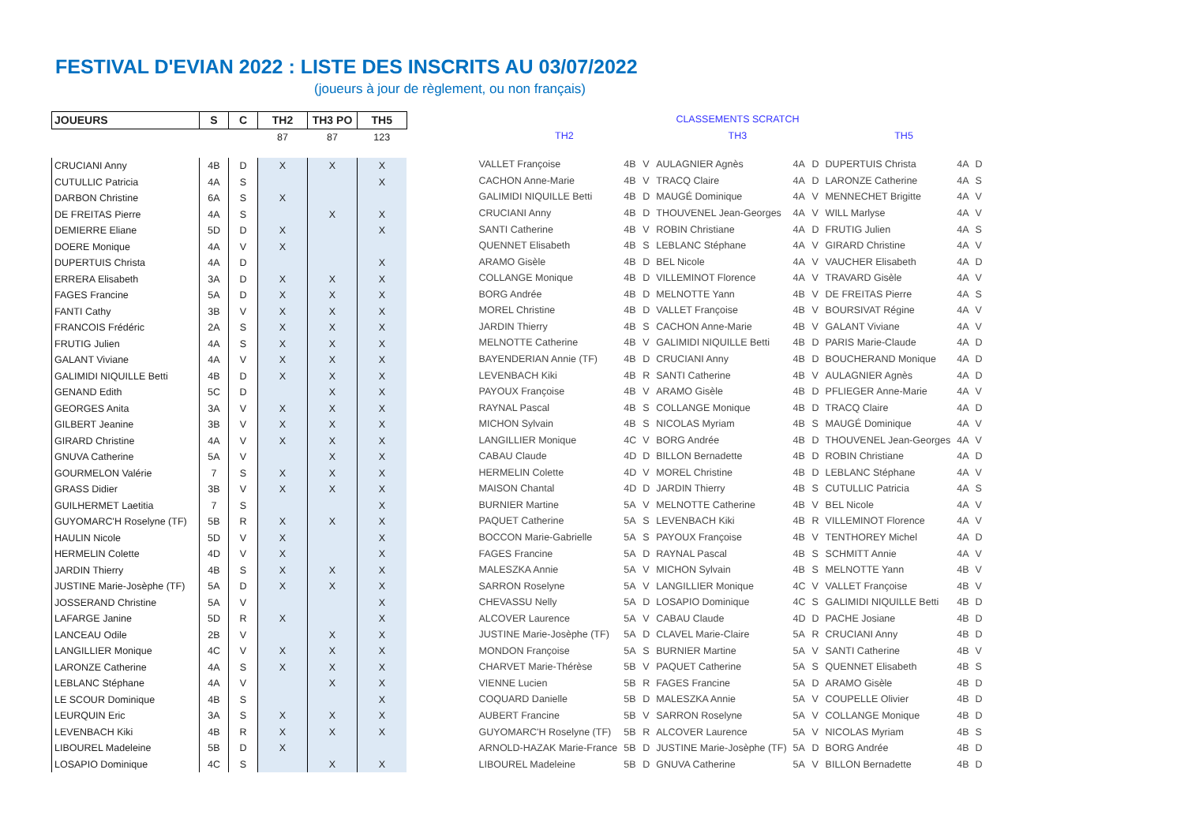FESTIVAL D'EVIAN 2022 : LISTE DES INSCRITS AU 03/07/2022
(joueurs à jour de règlement, ou non français)
| JOUEURS | S | C | TH2 | TH3 PO | TH5 |
| --- | --- | --- | --- | --- | --- |
| | | | 87 | 87 | 123 |
| CRUCIANI Anny | 4B | D | X | X | X |
| CUTULLIC Patricia | 4A | S | | | X |
| DARBON Christine | 6A | S | X | | |
| DE FREITAS Pierre | 4A | S | | X | X |
| DEMIERRE Eliane | 5D | D | X | | X |
| DOERE Monique | 4A | V | X | | |
| DUPERTUIS Christa | 4A | D | | | X |
| ERRERA Elisabeth | 3A | D | X | X | X |
| FAGES Francine | 5A | D | X | X | X |
| FANTI Cathy | 3B | V | X | X | X |
| FRANCOIS Frédéric | 2A | S | X | X | X |
| FRUTIG Julien | 4A | S | X | X | X |
| GALANT Viviane | 4A | V | X | X | X |
| GALIMIDI NIQUILLE Betti | 4B | D | X | X | X |
| GENAND Edith | 5C | D | | X | X |
| GEORGES Anita | 3A | V | X | X | X |
| GILBERT Jeanine | 3B | V | X | X | X |
| GIRARD Christine | 4A | V | X | X | X |
| GNUVA Catherine | 5A | V | | X | X |
| GOURMELON Valérie | 7 | S | X | X | X |
| GRASS Didier | 3B | V | X | X | X |
| GUILHERMET Laetitia | 7 | S | | | X |
| GUYOMARC'H Roselyne (TF) | 5B | R | X | X | X |
| HAULIN Nicole | 5D | V | X | | X |
| HERMELIN Colette | 4D | V | X | | X |
| JARDIN Thierry | 4B | S | X | X | X |
| JUSTINE Marie-Josèphe (TF) | 5A | D | X | X | X |
| JOSSERAND Christine | 5A | V | | | X |
| LAFARGE Janine | 5D | R | X | | X |
| LANCEAU Odile | 2B | V | | X | X |
| LANGILLIER Monique | 4C | V | X | X | X |
| LARONZE Catherine | 4A | S | X | X | X |
| LEBLANC Stéphane | 4A | V | | X | X |
| LE SCOUR Dominique | 4B | S | | | X |
| LEURQUIN Eric | 3A | S | X | X | X |
| LEVENBACH Kiki | 4B | R | X | X | X |
| LIBOUREL Madeleine | 5B | D | X | | |
| LOSAPIO Dominique | 4C | S | | X | X |
| | | | CLASSEMENTS SCRATCH | | | | | |
| TH2 | | | TH3 | | | TH5 | | |
| VALLET Françoise | 4B | V | AULAGNIER Agnès | 4A | D | DUPERTUIS Christa | 4A | D |
| CACHON Anne-Marie | 4B | V | TRACQ Claire | 4A | D | LARONZE Catherine | 4A | S |
| GALIMIDI NIQUILLE Betti | 4B | D | MAUGÉ Dominique | 4A | V | MENNECHET Brigitte | 4A | V |
| CRUCIANI Anny | 4B | D | THOUVENEL Jean-Georges | 4A | V | WILL Marlyse | 4A | V |
| SANTI Catherine | 4B | V | ROBIN Christiane | 4A | D | FRUTIG Julien | 4A | S |
| QUENNET Elisabeth | 4B | S | LEBLANC Stéphane | 4A | V | GIRARD Christine | 4A | V |
| ARAMO Gisèle | 4B | D | BEL Nicole | 4A | V | VAUCHER Elisabeth | 4A | D |
| COLLANGE Monique | 4B | D | VILLEMINOT Florence | 4A | V | TRAVARD Gisèle | 4A | V |
| BORG Andrée | 4B | D | MELNOTTE Yann | 4B | V | DE FREITAS Pierre | 4A | S |
| MOREL Christine | 4B | D | VALLET Françoise | 4B | V | BOURSIVAT Régine | 4A | V |
| JARDIN Thierry | 4B | S | CACHON Anne-Marie | 4B | V | GALANT Viviane | 4A | V |
| MELNOTTE Catherine | 4B | V | GALIMIDI NIQUILLE Betti | 4B | D | PARIS Marie-Claude | 4A | D |
| BAYENDERIAN Annie (TF) | 4B | D | CRUCIANI Anny | 4B | D | BOUCHERAND Monique | 4A | D |
| LEVENBACH Kiki | 4B | R | SANTI Catherine | 4B | V | AULAGNIER Agnès | 4A | D |
| PAYOUX Françoise | 4B | V | ARAMO Gisèle | 4B | D | PFLIEGER Anne-Marie | 4A | V |
| RAYNAL Pascal | 4B | S | COLLANGE Monique | 4B | D | TRACQ Claire | 4A | D |
| MICHON Sylvain | 4B | S | NICOLAS Myriam | 4B | S | MAUGÉ Dominique | 4A | V |
| LANGILLIER Monique | 4C | V | BORG Andrée | 4B | D | THOUVENEL Jean-Georges | 4A | V |
| CABAU Claude | 4D | D | BILLON Bernadette | 4B | D | ROBIN Christiane | 4A | D |
| HERMELIN Colette | 4D | V | MOREL Christine | 4B | D | LEBLANC Stéphane | 4A | V |
| MAISON Chantal | 4D | D | JARDIN Thierry | 4B | S | CUTULLIC Patricia | 4A | S |
| BURNIER Martine | 5A | V | MELNOTTE Catherine | 4B | V | BEL Nicole | 4A | V |
| PAQUET Catherine | 5A | S | LEVENBACH Kiki | 4B | R | VILLEMINOT Florence | 4A | V |
| BOCCON Marie-Gabrielle | 5A | S | PAYOUX Françoise | 4B | V | TENTHOREY Michel | 4A | D |
| FAGES Francine | 5A | D | RAYNAL Pascal | 4B | S | SCHMITT Annie | 4A | V |
| MALESZKA Annie | 5A | V | MICHON Sylvain | 4B | S | MELNOTTE Yann | 4B | V |
| SARRON Roselyne | 5A | V | LANGILLIER Monique | 4C | V | VALLET Françoise | 4B | V |
| CHEVASSU Nelly | 5A | D | LOSAPIO Dominique | 4C | S | GALIMIDI NIQUILLE Betti | 4B | D |
| ALCOVER Laurence | 5A | V | CABAU Claude | 4D | D | PACHE Josiane | 4B | D |
| JUSTINE Marie-Josèphe (TF) | 5A | D | CLAVEL Marie-Claire | 5A | R | CRUCIANI Anny | 4B | D |
| MONDON Françoise | 5A | S | BURNIER Martine | 5A | V | SANTI Catherine | 4B | V |
| CHARVET Marie-Thérèse | 5B | V | PAQUET Catherine | 5A | S | QUENNET Elisabeth | 4B | S |
| VIENNE Lucien | 5B | R | FAGES Francine | 5A | D | ARAMO Gisèle | 4B | D |
| COQUARD Danielle | 5B | D | MALESZKA Annie | 5A | V | COUPELLE Olivier | 4B | D |
| AUBERT Francine | 5B | V | SARRON Roselyne | 5A | V | COLLANGE Monique | 4B | D |
| GUYOMARC'H Roselyne (TF) | 5B | R | ALCOVER Laurence | 5A | V | NICOLAS Myriam | 4B | S |
| ARNOLD-HAZAK Marie-France | 5B | D | JUSTINE Marie-Josèphe (TF) | 5A | D | BORG Andrée | 4B | D |
| LIBOUREL Madeleine | 5B | D | GNUVA Catherine | 5A | V | BILLON Bernadette | 4B | D |